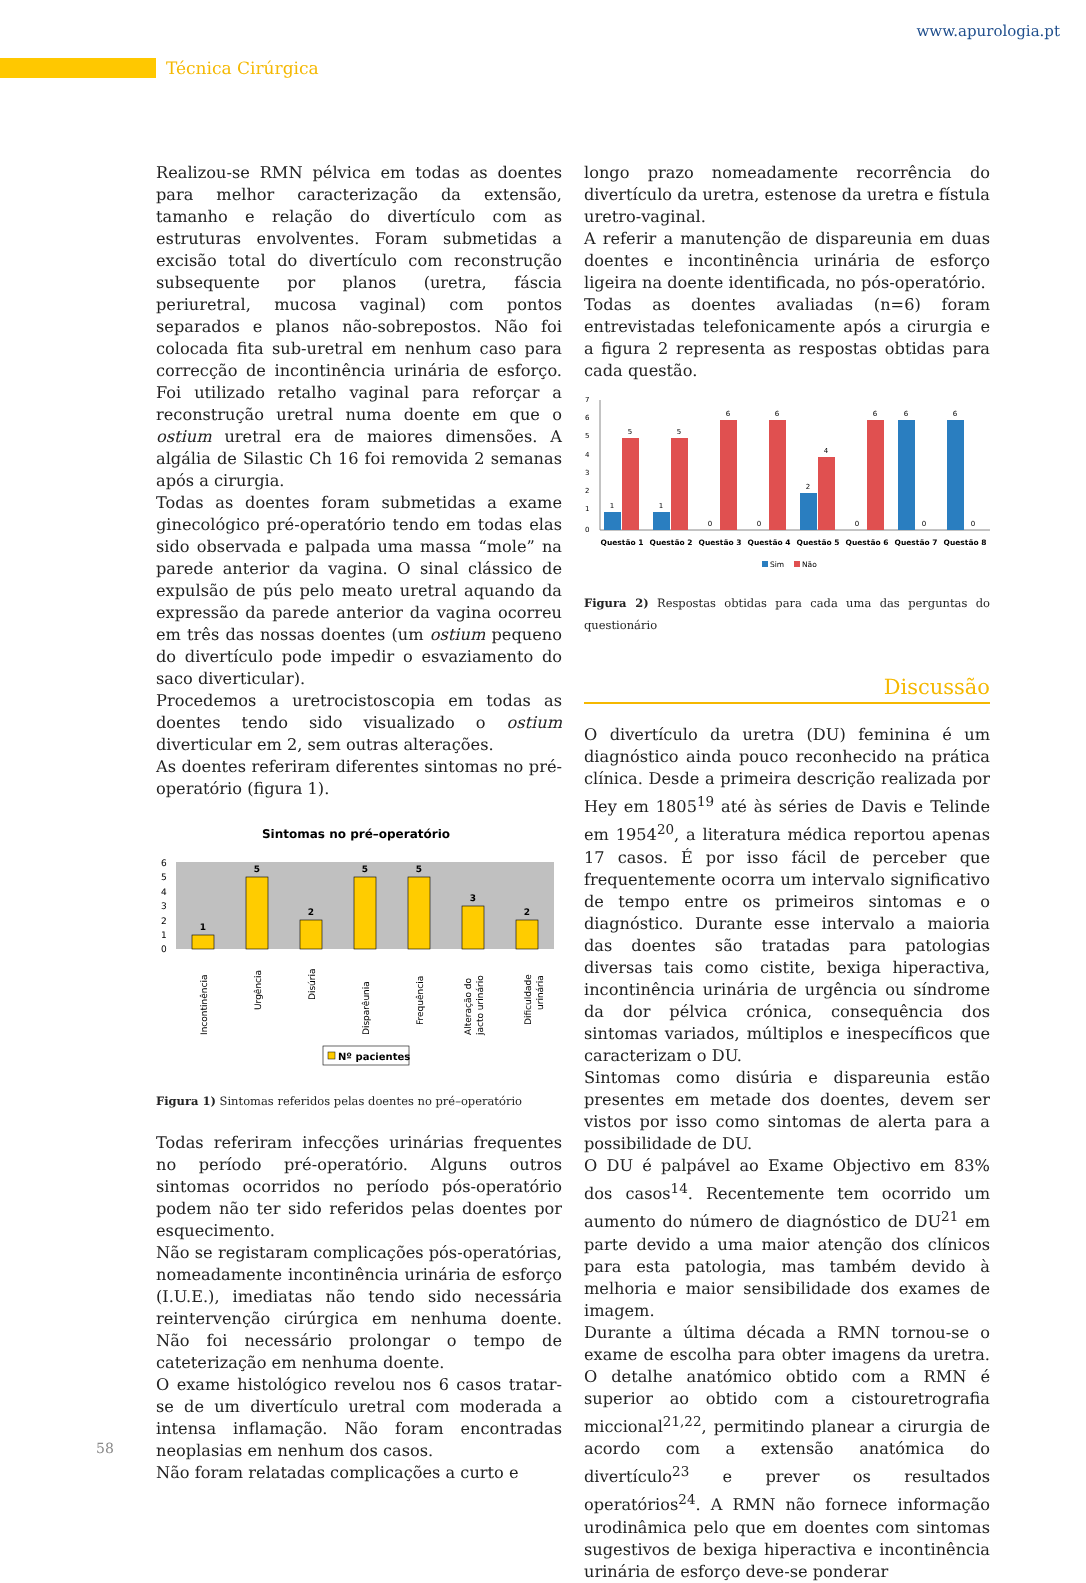www.apurologia.pt
Técnica Cirúrgica
Realizou-se RMN pélvica em todas as doentes para melhor caracterização da extensão, tamanho e relação do divertículo com as estruturas envolventes. Foram submetidas a excisão total do divertículo com reconstrução subsequente por planos (uretra, fáscia periuretral, mucosa vaginal) com pontos separados e planos não-sobrepostos. Não foi colocada fita sub-uretral em nenhum caso para correcção de incontinência urinária de esforço. Foi utilizado retalho vaginal para reforçar a reconstrução uretral numa doente em que o ostium uretral era de maiores dimensões. A algália de Silastic Ch 16 foi removida 2 semanas após a cirurgia.
Todas as doentes foram submetidas a exame ginecológico pré-operatório tendo em todas elas sido observada e palpada uma massa “mole” na parede anterior da vagina. O sinal clássico de expulsão de pús pelo meato uretral aquando da expressão da parede anterior da vagina ocorreu em três das nossas doentes (um ostium pequeno do divertículo pode impedir o esvaziamento do saco diverticular).
Procedemos a uretrocistoscopia em todas as doentes tendo sido visualizado o ostium diverticular em 2, sem outras alterações.
As doentes referiram diferentes sintomas no pré-operatório (figura 1).
Sintomas no pré–operatório
6
5
4
3
2
1
0
1
5
2
5
5
3
2
Incontinência
Urgência
Disúria
Disparêunia
Frequência
Alteração do
jacto urinário
Dificuldade
urinária
Nº pacientes
Figura 1) Sintomas referidos pelas doentes no pré–operatório
Todas referiram infecções urinárias frequentes no período pré-operatório. Alguns outros sintomas ocorridos no período pós-operatório podem não ter sido referidos pelas doentes por esquecimento.
Não se registaram complicações pós-operatórias, nomeadamente incontinência urinária de esforço (I.U.E.), imediatas não tendo sido necessária reintervenção cirúrgica em nenhuma doente. Não foi necessário prolongar o tempo de cateterização em nenhuma doente.
O exame histológico revelou nos 6 casos tratar-se de um divertículo uretral com moderada a intensa inflamação. Não foram encontradas neoplasias em nenhum dos casos.
Não foram relatadas complicações a curto e
longo prazo nomeadamente recorrência do divertículo da uretra, estenose da uretra e fístula uretro-vaginal.
A referir a manutenção de dispareunia em duas doentes e incontinência urinária de esforço ligeira na doente identificada, no pós-operatório.
Todas as doentes avaliadas (n=6) foram entrevistadas telefonicamente após a cirurgia e a figura 2 representa as respostas obtidas para cada questão.
7
6
5
4
3
2
1
0
1
5
1
5
0
6
0
6
2
4
0
6
6
0
6
0
Questão 1
Questão 2
Questão 3
Questão 4
Questão 5
Questão 6
Questão 7
Questão 8
Sim
Não
Figura 2) Respostas obtidas para cada uma das perguntas do questionário
Discussão
O divertículo da uretra (DU) feminina é um diagnóstico ainda pouco reconhecido na prática clínica. Desde a primeira descrição realizada por Hey em 1805<sup>19</sup> até às séries de Davis e Telinde em 1954<sup>20</sup>, a literatura médica reportou apenas 17 casos. É por isso fácil de perceber que frequentemente ocorra um intervalo significativo de tempo entre os primeiros sintomas e o diagnóstico. Durante esse intervalo a maioria das doentes são tratadas para patologias diversas tais como cistite, bexiga hiperactiva, incontinência urinária de urgência ou síndrome da dor pélvica crónica, consequência dos sintomas variados, múltiplos e inespecíficos que caracterizam o DU.
Sintomas como disúria e dispareunia estão presentes em metade dos doentes, devem ser vistos por isso como sintomas de alerta para a possibilidade de DU.
O DU é palpável ao Exame Objectivo em 83% dos casos<sup>14</sup>. Recentemente tem ocorrido um aumento do número de diagnóstico de DU<sup>21</sup> em parte devido a uma maior atenção dos clínicos para esta patologia, mas também devido à melhoria e maior sensibilidade dos exames de imagem.
Durante a última década a RMN tornou-se o exame de escolha para obter imagens da uretra. O detalhe anatómico obtido com a RMN é superior ao obtido com a cistouretrografia miccional<sup>21,22</sup>, permitindo planear a cirurgia de acordo com a extensão anatómica do divertículo<sup>23</sup> e prever os resultados operatórios<sup>24</sup>. A RMN não fornece informação urodinâmica pelo que em doentes com sintomas sugestivos de bexiga hiperactiva e incontinência urinária de esforço deve-se ponderar
58